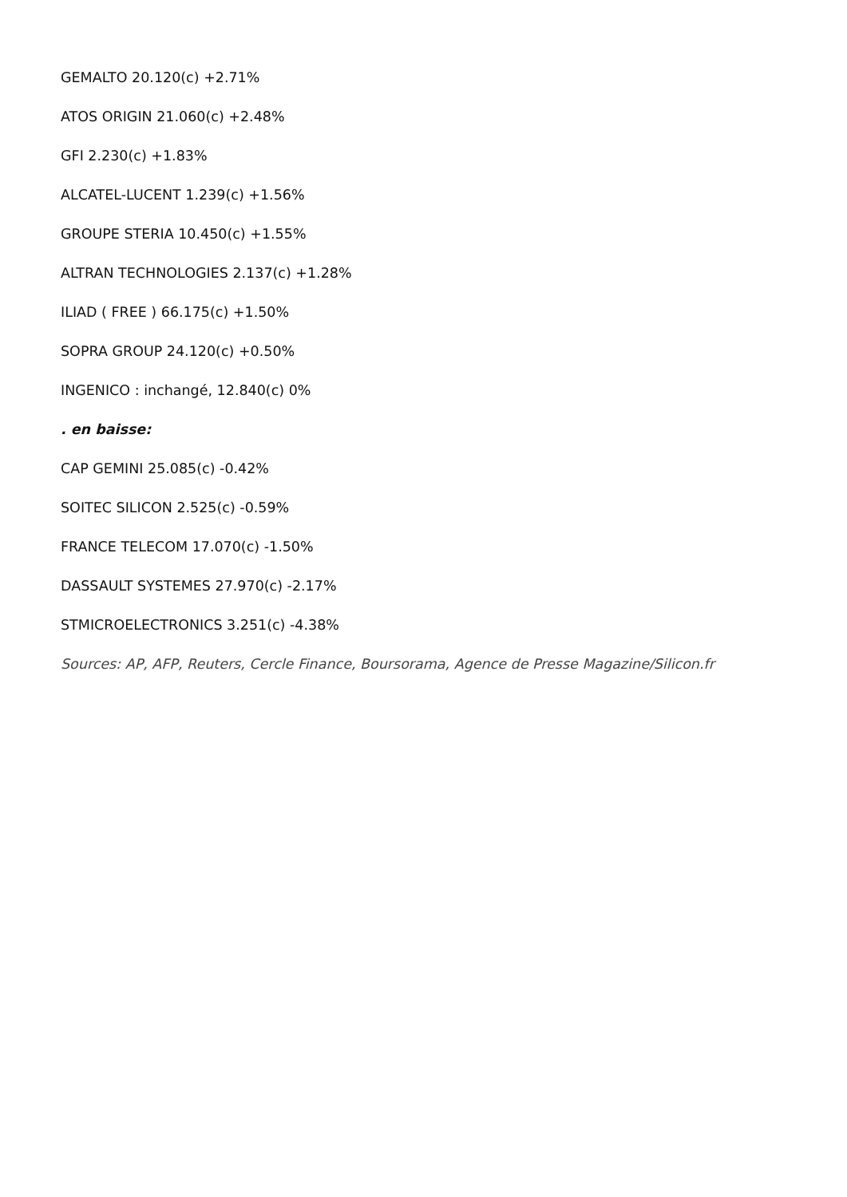GEMALTO 20.120(c) +2.71%
ATOS ORIGIN 21.060(c) +2.48%
GFI 2.230(c) +1.83%
ALCATEL-LUCENT 1.239(c) +1.56%
GROUPE STERIA 10.450(c) +1.55%
ALTRAN TECHNOLOGIES 2.137(c) +1.28%
ILIAD ( FREE ) 66.175(c) +1.50%
SOPRA GROUP 24.120(c) +0.50%
INGENICO : inchangé, 12.840(c) 0%
. en baisse:
CAP GEMINI 25.085(c) -0.42%
SOITEC SILICON 2.525(c) -0.59%
FRANCE TELECOM 17.070(c) -1.50%
DASSAULT SYSTEMES 27.970(c) -2.17%
STMICROELECTRONICS 3.251(c) -4.38%
Sources: AP, AFP, Reuters, Cercle Finance, Boursorama, Agence de Presse Magazine/Silicon.fr